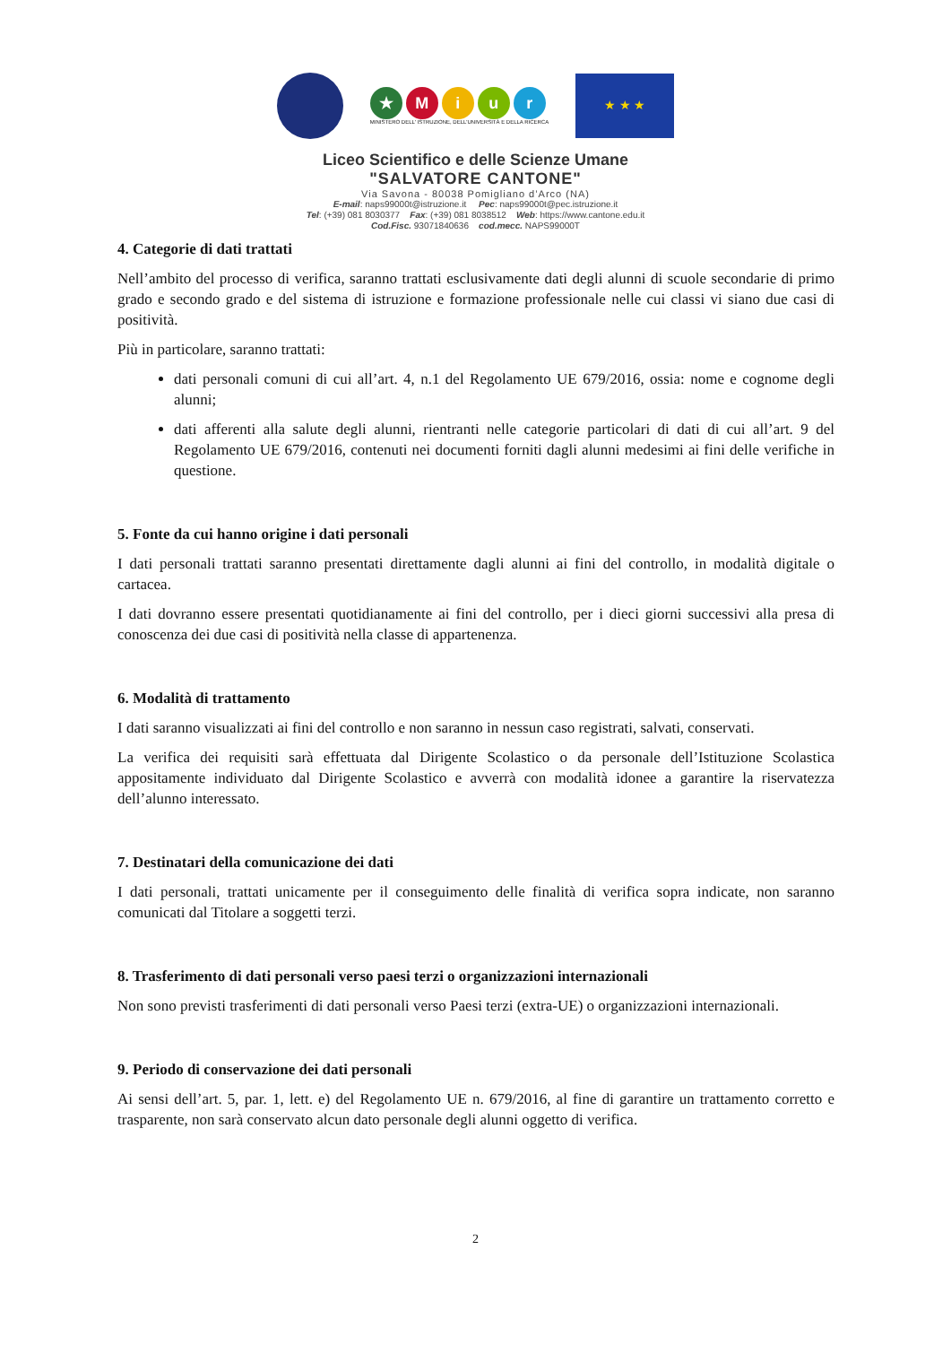★ Miur
MINISTERO DELL' ISTRUZIONE, DELL'UNIVERSITÀ E DELLA RICERCA
★ ★ ★
Liceo Scientifico e delle Scienze Umane
"SALVATORE CANTONE"
Via Savona - 80038 Pomigliano d’Arco (NA)
E-mail: naps99000t@istruzione.it Pec: naps99000t@pec.istruzione.it
Tel: (+39) 081 8030377 Fax: (+39) 081 8038512 Web: https://www.cantone.edu.it
Cod.Fisc. 93071840636 cod.mecc. NAPS99000T
4. Categorie di dati trattati
Nell’ambito del processo di verifica, saranno trattati esclusivamente dati degli alunni di scuole secondarie di primo grado e secondo grado e del sistema di istruzione e formazione professionale nelle cui classi vi siano due casi di positività.
Più in particolare, saranno trattati:
dati personali comuni di cui all’art. 4, n.1 del Regolamento UE 679/2016, ossia: nome e cognome degli alunni;
dati afferenti alla salute degli alunni, rientranti nelle categorie particolari di dati di cui all’art. 9 del Regolamento UE 679/2016, contenuti nei documenti forniti dagli alunni medesimi ai fini delle verifiche in questione.
5. Fonte da cui hanno origine i dati personali
I dati personali trattati saranno presentati direttamente dagli alunni ai fini del controllo, in modalità digitale o cartacea.
I dati dovranno essere presentati quotidianamente ai fini del controllo, per i dieci giorni successivi alla presa di conoscenza dei due casi di positività nella classe di appartenenza.
6. Modalità di trattamento
I dati saranno visualizzati ai fini del controllo e non saranno in nessun caso registrati, salvati, conservati.
La verifica dei requisiti sarà effettuata dal Dirigente Scolastico o da personale dell’Istituzione Scolastica appositamente individuato dal Dirigente Scolastico e avverrà con modalità idonee a garantire la riservatezza dell’alunno interessato.
7. Destinatari della comunicazione dei dati
I dati personali, trattati unicamente per il conseguimento delle finalità di verifica sopra indicate, non saranno comunicati dal Titolare a soggetti terzi.
8. Trasferimento di dati personali verso paesi terzi o organizzazioni internazionali
Non sono previsti trasferimenti di dati personali verso Paesi terzi (extra-UE) o organizzazioni internazionali.
9. Periodo di conservazione dei dati personali
Ai sensi dell’art. 5, par. 1, lett. e) del Regolamento UE n. 679/2016, al fine di garantire un trattamento corretto e trasparente, non sarà conservato alcun dato personale degli alunni oggetto di verifica.
2